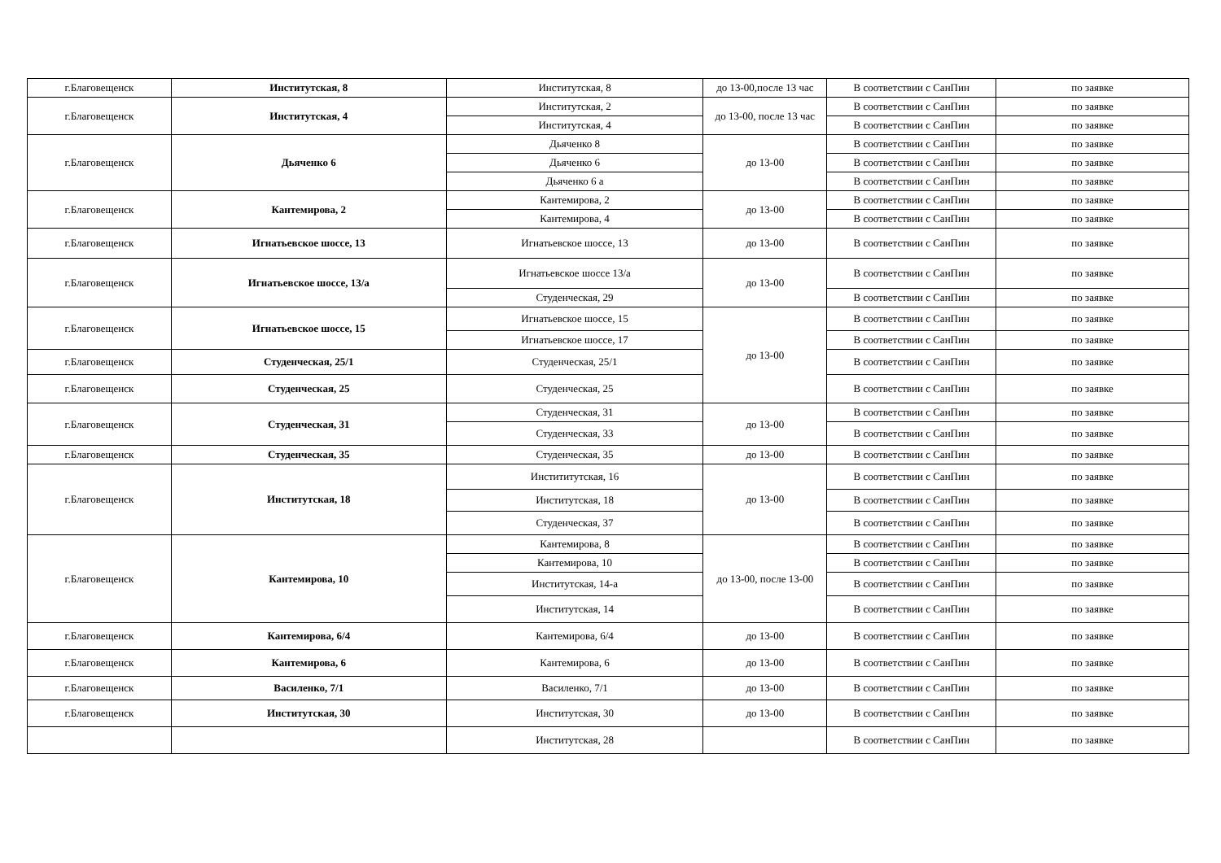| г.Благовещенск | Институтская, 8 | Институтская, 8 | до 13-00,после 13 час | В соответствии с СанПин | по заявке |
| г.Благовещенск | Институтская, 4 | Институтская, 2 | до 13-00, после 13 час | В соответствии с СанПин | по заявке |
| | | Институтская, 4 | | В соответствии с СанПин | по заявке |
| г.Благовещенск | Дьяченко 6 | Дьяченко 8 | до 13-00 | В соответствии с СанПин | по заявке |
| | | Дьяченко 6 | | В соответствии с СанПин | по заявке |
| | | Дьяченко 6 а | | В соответствии с СанПин | по заявке |
| г.Благовещенск | Кантемирова, 2 | Кантемирова, 2 | до 13-00 | В соответствии с СанПин | по заявке |
| | | Кантемирова, 4 | | В соответствии с СанПин | по заявке |
| г.Благовещенск | Игнатьевское шоссе, 13 | Игнатьевское шоссе, 13 | до 13-00 | В соответствии с СанПин | по заявке |
| г.Благовещенск | Игнатьевское шоссе, 13/а | Игнатьевское шоссе 13/а | до 13-00 | В соответствии с СанПин | по заявке |
| | | Студенческая, 29 | | В соответствии с СанПин | по заявке |
| г.Благовещенск | Игнатьевское шоссе, 15 | Игнатьевское шоссе, 15 | до 13-00 | В соответствии с СанПин | по заявке |
| | | Игнатьевское шоссе, 17 | | В соответствии с СанПин | по заявке |
| г.Благовещенск | Студенческая, 25/1 | Студенческая, 25/1 | | В соответствии с СанПин | по заявке |
| г.Благовещенск | Студенческая, 25 | Студенческая, 25 | | В соответствии с СанПин | по заявке |
| г.Благовещенск | Студенческая, 31 | Студенческая, 31 | до 13-00 | В соответствии с СанПин | по заявке |
| | | Студенческая, 33 | | В соответствии с СанПин | по заявке |
| г.Благовещенск | Студенческая, 35 | Студенческая, 35 | до 13-00 | В соответствии с СанПин | по заявке |
| г.Благовещенск | Институтская, 18 | Инстититутская, 16 | до 13-00 | В соответствии с СанПин | по заявке |
| | | Институтская, 18 | | В соответствии с СанПин | по заявке |
| | | Студенческая, 37 | | В соответствии с СанПин | по заявке |
| г.Благовещенск | Кантемирова, 10 | Кантемирова, 8 | до 13-00, после 13-00 | В соответствии с СанПин | по заявке |
| | | Кантемирова, 10 | | В соответствии с СанПин | по заявке |
| | | Институтская, 14-а | | В соответствии с СанПин | по заявке |
| | | Институтская, 14 | | В соответствии с СанПин | по заявке |
| г.Благовещенск | Кантемирова, 6/4 | Кантемирова, 6/4 | до 13-00 | В соответствии с СанПин | по заявке |
| г.Благовещенск | Кантемирова, 6 | Кантемирова, 6 | до 13-00 | В соответствии с СанПин | по заявке |
| г.Благовещенск | Василенко, 7/1 | Василенко, 7/1 | до 13-00 | В соответствии с СанПин | по заявке |
| г.Благовещенск | Институтская, 30 | Институтская, 30 | до 13-00 | В соответствии с СанПин | по заявке |
| | | Институтская, 28 | | В соответствии с СанПин | по заявке |